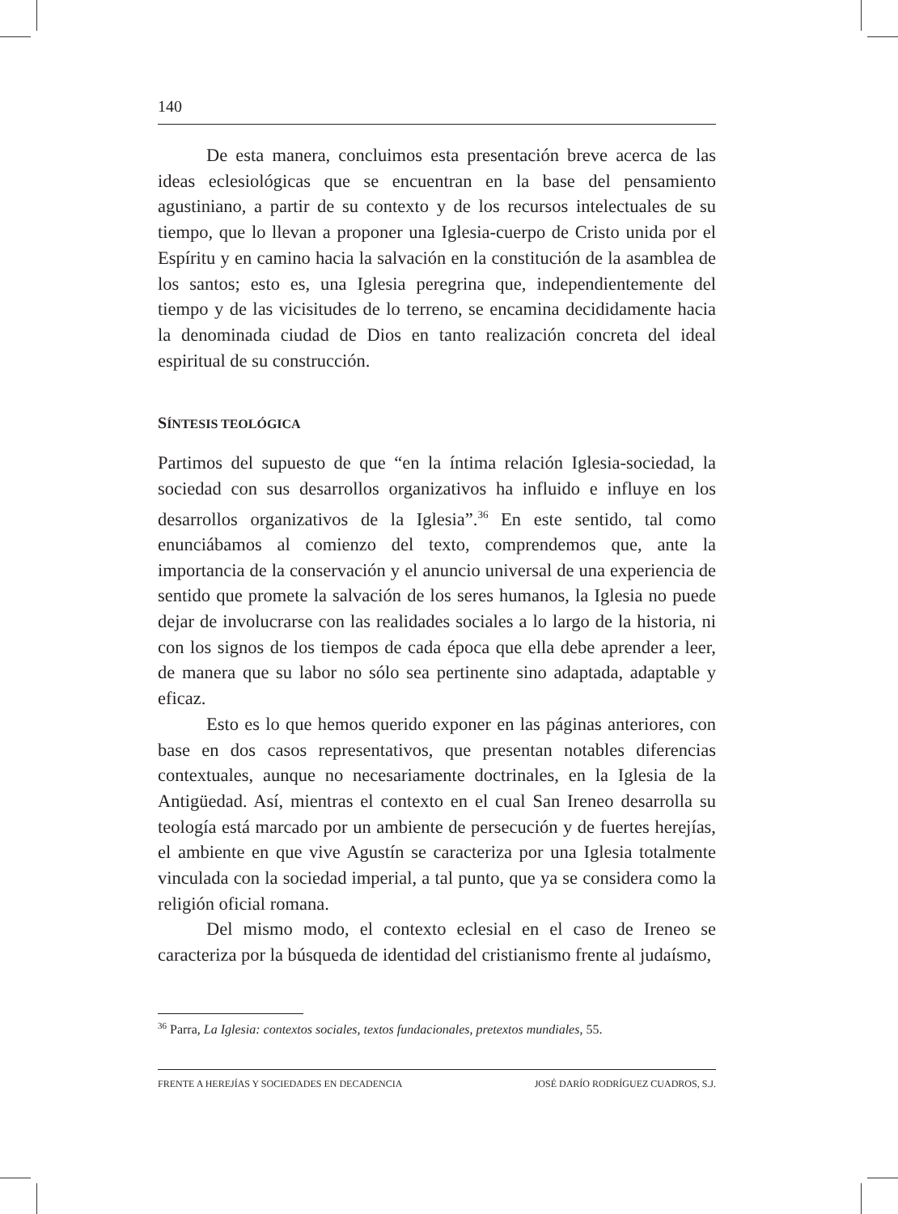140
De esta manera, concluimos esta presentación breve acerca de las ideas eclesiológicas que se encuentran en la base del pensamiento agustiniano, a partir de su contexto y de los recursos intelectuales de su tiempo, que lo llevan a proponer una Iglesia-cuerpo de Cristo unida por el Espíritu y en camino hacia la salvación en la constitución de la asamblea de los santos; esto es, una Iglesia peregrina que, independientemente del tiempo y de las vicisitudes de lo terreno, se encamina decididamente hacia la denominada ciudad de Dios en tanto realización concreta del ideal espiritual de su construcción.
SÍNTESIS TEOLÓGICA
Partimos del supuesto de que “en la íntima relación Iglesia-sociedad, la sociedad con sus desarrollos organizativos ha influido e influye en los desarrollos organizativos de la Iglesia”.<sup>36</sup> En este sentido, tal como enunciábamos al comienzo del texto, comprendemos que, ante la importancia de la conservación y el anuncio universal de una experiencia de sentido que promete la salvación de los seres humanos, la Iglesia no puede dejar de involucrarse con las realidades sociales a lo largo de la historia, ni con los signos de los tiempos de cada época que ella debe aprender a leer, de manera que su labor no sólo sea pertinente sino adaptada, adaptable y eficaz.
Esto es lo que hemos querido exponer en las páginas anteriores, con base en dos casos representativos, que presentan notables diferencias contextuales, aunque no necesariamente doctrinales, en la Iglesia de la Antigüedad. Así, mientras el contexto en el cual San Ireneo desarrolla su teología está marcado por un ambiente de persecución y de fuertes herejías, el ambiente en que vive Agustín se caracteriza por una Iglesia totalmente vinculada con la sociedad imperial, a tal punto, que ya se considera como la religión oficial romana.
Del mismo modo, el contexto eclesial en el caso de Ireneo se caracteriza por la búsqueda de identidad del cristianismo frente al judaísmo,
<sup>36</sup> Parra, La Iglesia: contextos sociales, textos fundacionales, pretextos mundiales, 55.
FRENTE A HEREJÍAS Y SOCIEDADES EN DECADENCIA JOSÉ DARÍO RODRÍGUEZ CUADROS, S.J.